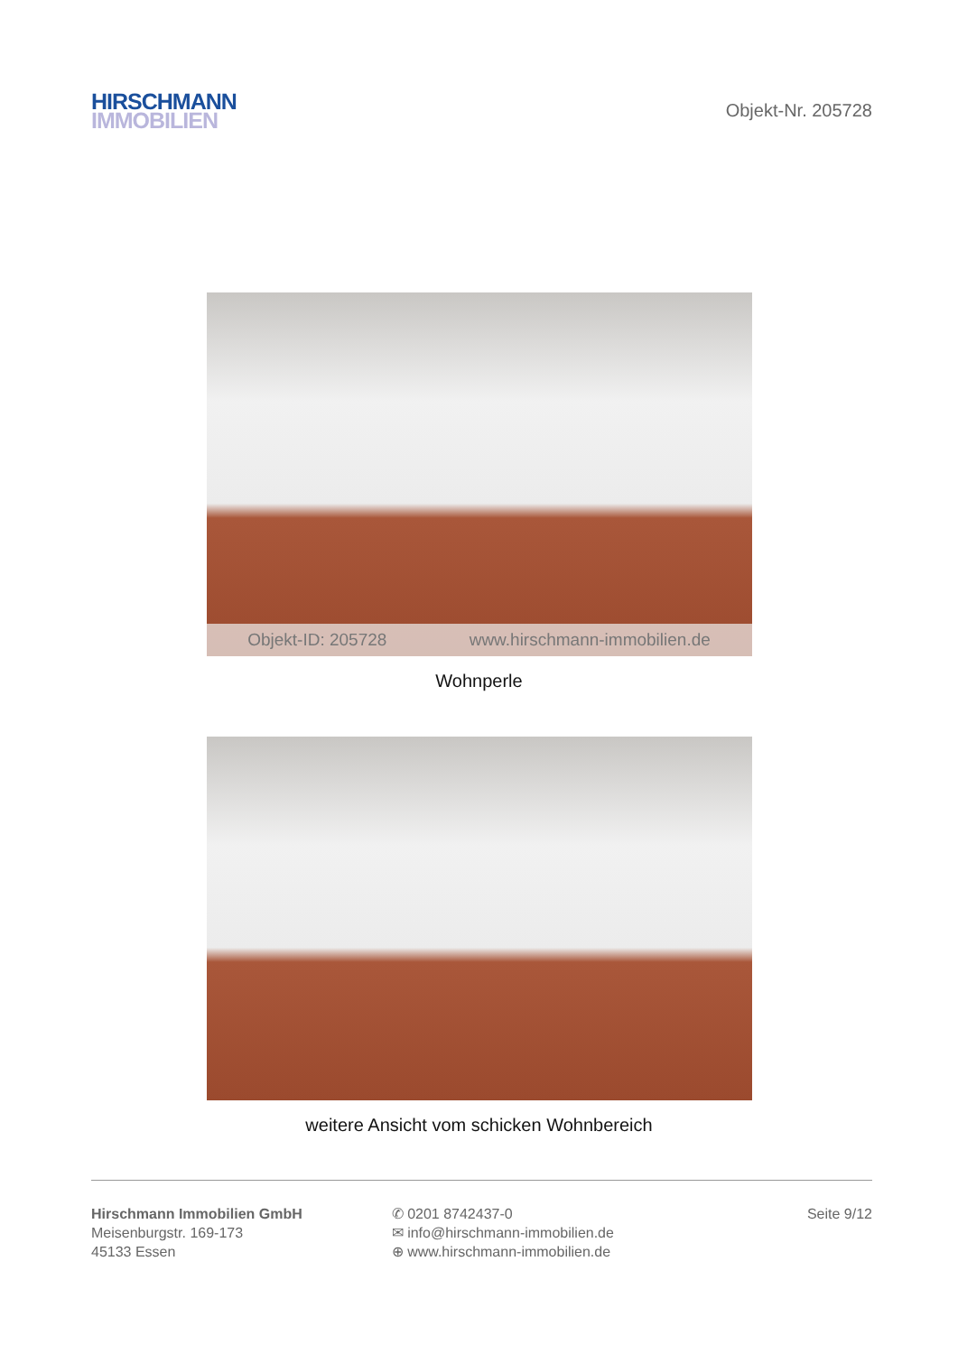HIRSCHMANN
IMMOBILIEN
Objekt-Nr. 205728
Objekt-ID: 205728 www.hirschmann-immobilien.de
Wohnperle
weitere Ansicht vom schicken Wohnbereich
Hirschmann Immobilien GmbH
Meisenburgstr. 169-173
45133 Essen
✆ 0201 8742437-0
✉ info@hirschmann-immobilien.de
⊕ www.hirschmann-immobilien.de
Seite 9/12